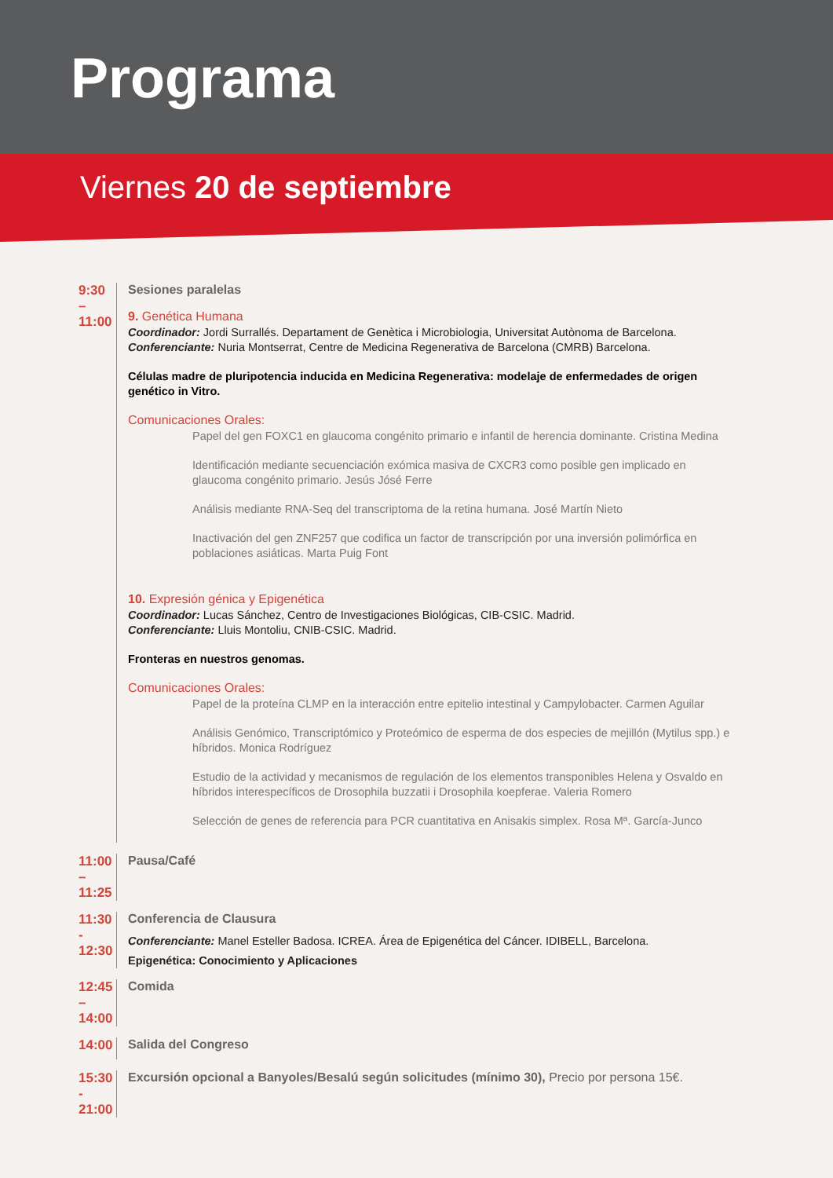Programa
Viernes 20 de septiembre
9:30 – 11:00 Sesiones paralelas
9. Genética Humana
Coordinador: Jordi Surrallés. Departament de Genètica i Microbiologia, Universitat Autònoma de Barcelona.
Conferenciante: Nuria Montserrat, Centre de Medicina Regenerativa de Barcelona (CMRB) Barcelona.
Células madre de pluripotencia inducida en Medicina Regenerativa: modelaje de enfermedades de origen genético in Vitro.
Comunicaciones Orales:
Papel del gen FOXC1 en glaucoma congénito primario e infantil de herencia dominante. Cristina Medina
Identificación mediante secuenciación exómica masiva de CXCR3 como posible gen implicado en glaucoma congénito primario. Jesús Jósé Ferre
Análisis mediante RNA-Seq del transcriptoma de la retina humana. José Martín Nieto
Inactivación del gen ZNF257 que codifica un factor de transcripción por una inversión polimórfica en poblaciones asiáticas. Marta Puig Font
10. Expresión génica y Epigenética
Coordinador: Lucas Sánchez, Centro de Investigaciones Biológicas, CIB-CSIC. Madrid.
Conferenciante: Lluis Montoliu, CNIB-CSIC. Madrid.
Fronteras en nuestros genomas.
Comunicaciones Orales:
Papel de la proteína CLMP en la interacción entre epitelio intestinal y Campylobacter. Carmen Aguilar
Análisis Genómico, Transcriptómico y Proteómico de esperma de dos especies de mejillón (Mytilus spp.) e híbridos. Monica Rodríguez
Estudio de la actividad y mecanismos de regulación de los elementos transponibles Helena y Osvaldo en híbridos interespecíficos de Drosophila buzzatii i Drosophila koepferae. Valeria Romero
Selección de genes de referencia para PCR cuantitativa en Anisakis simplex. Rosa Mª. García-Junco
11:00 – 11:25 Pausa/Café
11:30 - 12:30 Conferencia de Clausura
Conferenciante: Manel Esteller Badosa. ICREA. Área de Epigenética del Cáncer. IDIBELL, Barcelona.
Epigenética: Conocimiento y Aplicaciones
12:45 – 14:00 Comida
14:00 Salida del Congreso
15:30 - 21:00 Excursión opcional a Banyoles/Besalú según solicitudes (mínimo 30), Precio por persona 15€.